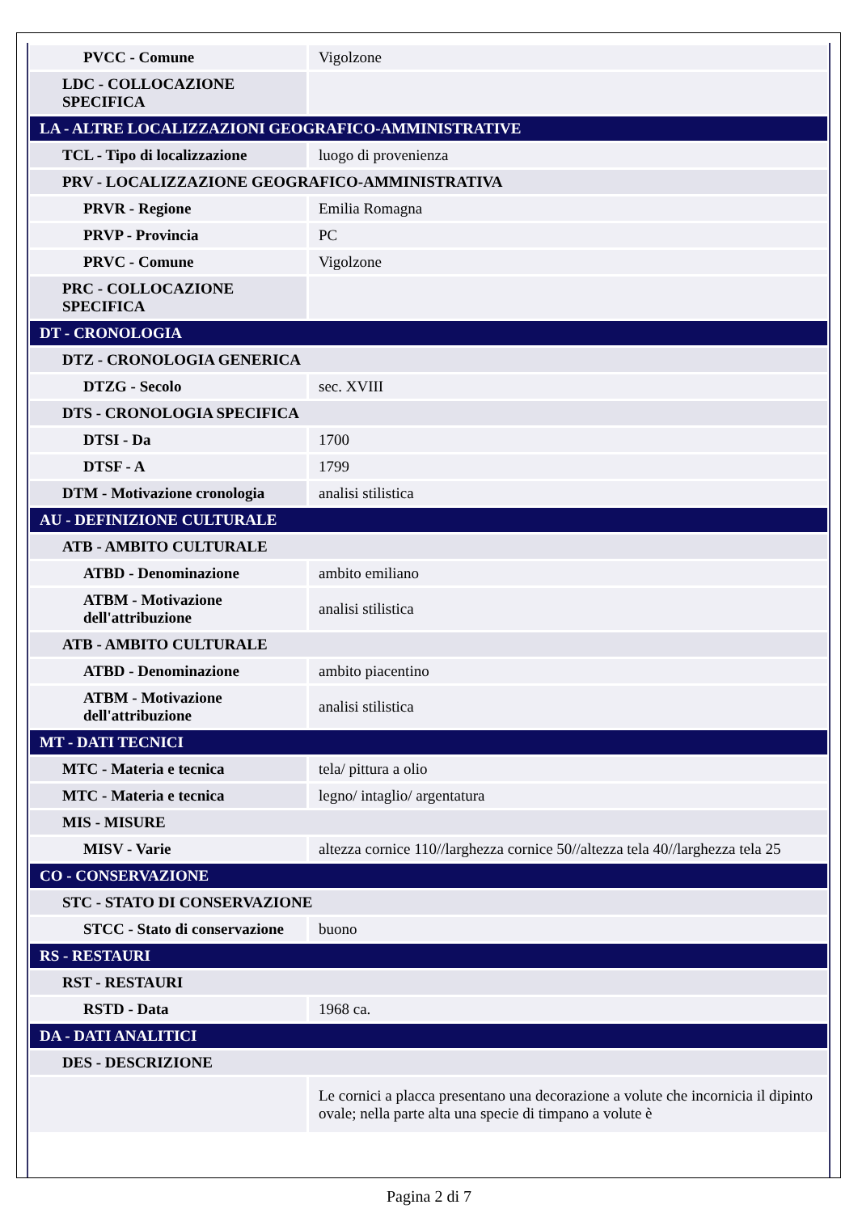| PVCC - Comune | Vigolzone |
| LDC - COLLOCAZIONE SPECIFICA | |
| LA - ALTRE LOCALIZZAZIONI GEOGRAFICO-AMMINISTRATIVE | |
| TCL - Tipo di localizzazione | luogo di provenienza |
| PRV - LOCALIZZAZIONE GEOGRAFICO-AMMINISTRATIVA | |
| PRVR - Regione | Emilia Romagna |
| PRVP - Provincia | PC |
| PRVC - Comune | Vigolzone |
| PRC - COLLOCAZIONE SPECIFICA | |
| DT - CRONOLOGIA | |
| DTZ - CRONOLOGIA GENERICA | |
| DTZG - Secolo | sec. XVIII |
| DTS - CRONOLOGIA SPECIFICA | |
| DTSI - Da | 1700 |
| DTSF - A | 1799 |
| DTM - Motivazione cronologia | analisi stilistica |
| AU - DEFINIZIONE CULTURALE | |
| ATB - AMBITO CULTURALE | |
| ATBD - Denominazione | ambito emiliano |
| ATBM - Motivazione dell'attribuzione | analisi stilistica |
| ATB - AMBITO CULTURALE | |
| ATBD - Denominazione | ambito piacentino |
| ATBM - Motivazione dell'attribuzione | analisi stilistica |
| MT - DATI TECNICI | |
| MTC - Materia e tecnica | tela/ pittura a olio |
| MTC - Materia e tecnica | legno/ intaglio/ argentatura |
| MIS - MISURE | |
| MISV - Varie | altezza cornice 110//larghezza cornice 50//altezza tela 40//larghezza tela 25 |
| CO - CONSERVAZIONE | |
| STC - STATO DI CONSERVAZIONE | |
| STCC - Stato di conservazione | buono |
| RS - RESTAURI | |
| RST - RESTAURI | |
| RSTD - Data | 1968 ca. |
| DA - DATI ANALITICI | |
| DES - DESCRIZIONE | |
| | Le cornici a placca presentano una decorazione a volute che incornicia il dipinto ovale; nella parte alta una specie di timpano a volute è |
Pagina 2 di 7